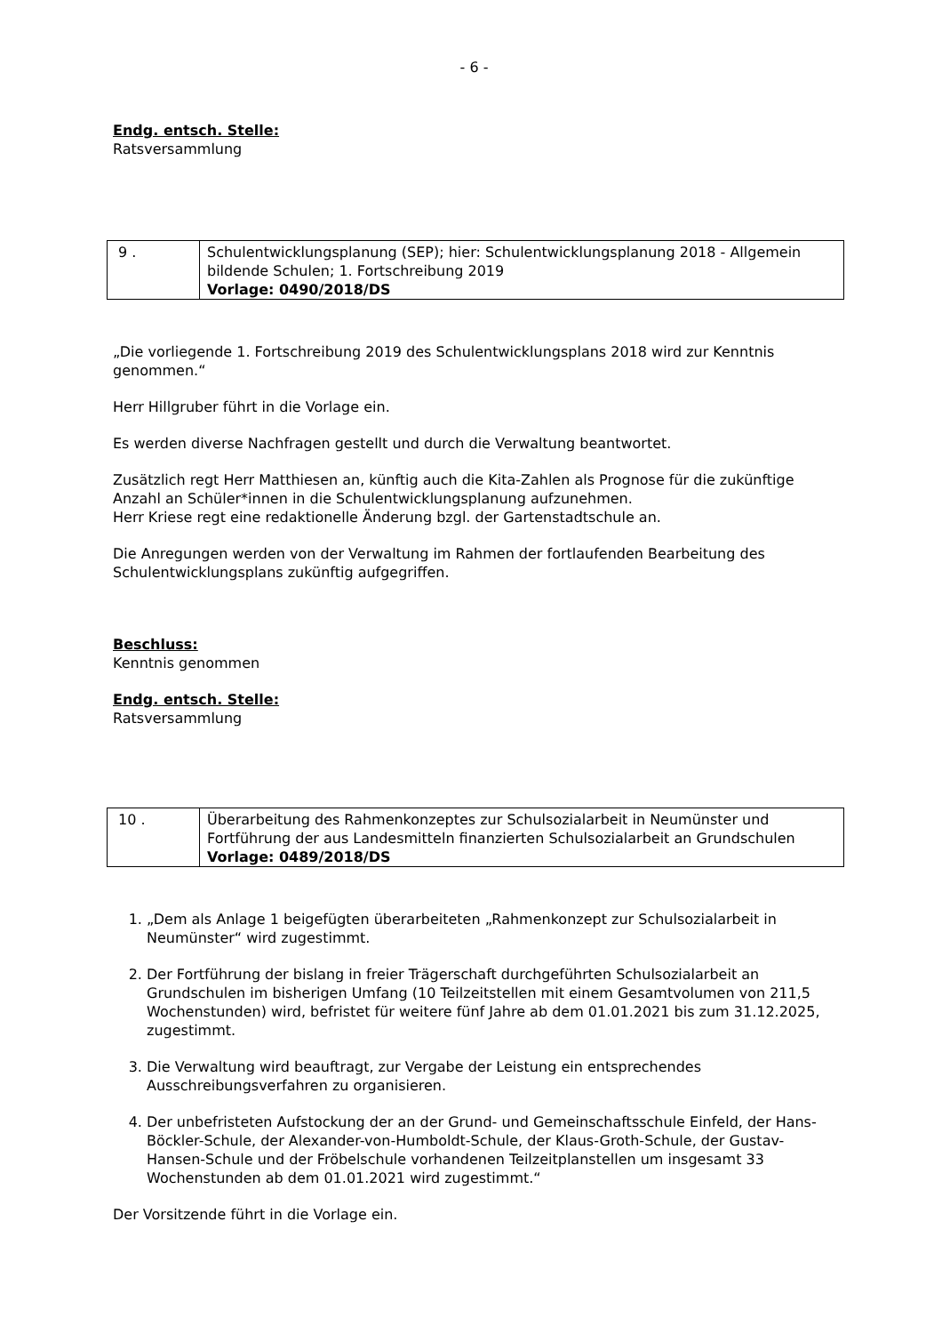- 6 -
Endg. entsch. Stelle:
Ratsversammlung
| 9 . | Schulentwicklungsplanung (SEP); hier: Schulentwicklungsplanung 2018 - Allgemein bildende Schulen; 1. Fortschreibung 2019 Vorlage: 0490/2018/DS |
„Die vorliegende 1. Fortschreibung 2019 des Schulentwicklungsplans 2018 wird zur Kenntnis genommen.“
Herr Hillgruber führt in die Vorlage ein.
Es werden diverse Nachfragen gestellt und durch die Verwaltung beantwortet.
Zusätzlich regt Herr Matthiesen an, künftig auch die Kita-Zahlen als Prognose für die zukünftige Anzahl an Schüler*innen in die Schulentwicklungsplanung aufzunehmen.
Herr Kriese regt eine redaktionelle Änderung bzgl. der Gartenstadtschule an.
Die Anregungen werden von der Verwaltung im Rahmen der fortlaufenden Bearbeitung des Schulentwicklungsplans zukünftig aufgegriffen.
Beschluss:
Kenntnis genommen
Endg. entsch. Stelle:
Ratsversammlung
| 10 . | Überarbeitung des Rahmenkonzeptes zur Schulsozialarbeit in Neumünster und Fortführung der aus Landesmitteln finanzierten Schulsozialarbeit an Grundschulen Vorlage: 0489/2018/DS |
1. „Dem als Anlage 1 beigefügten überarbeiteten „Rahmenkonzept zur Schulsozialarbeit in Neumünster“ wird zugestimmt.
2. Der Fortführung der bislang in freier Trägerschaft durchgeführten Schulsozialarbeit an Grundschulen im bisherigen Umfang (10 Teilzeitstellen mit einem Gesamtvolumen von 211,5 Wochenstunden) wird, befristet für weitere fünf Jahre ab dem 01.01.2021 bis zum 31.12.2025, zugestimmt.
3. Die Verwaltung wird beauftragt, zur Vergabe der Leistung ein entsprechendes Ausschreibungsverfahren zu organisieren.
4. Der unbefristeten Aufstockung der an der Grund- und Gemeinschaftsschule Einfeld, der Hans-Böckler-Schule, der Alexander-von-Humboldt-Schule, der Klaus-Groth-Schule, der Gustav-Hansen-Schule und der Fröbelschule vorhandenen Teilzeitplanstellen um insgesamt 33 Wochenstunden ab dem 01.01.2021 wird zugestimmt.“
Der Vorsitzende führt in die Vorlage ein.